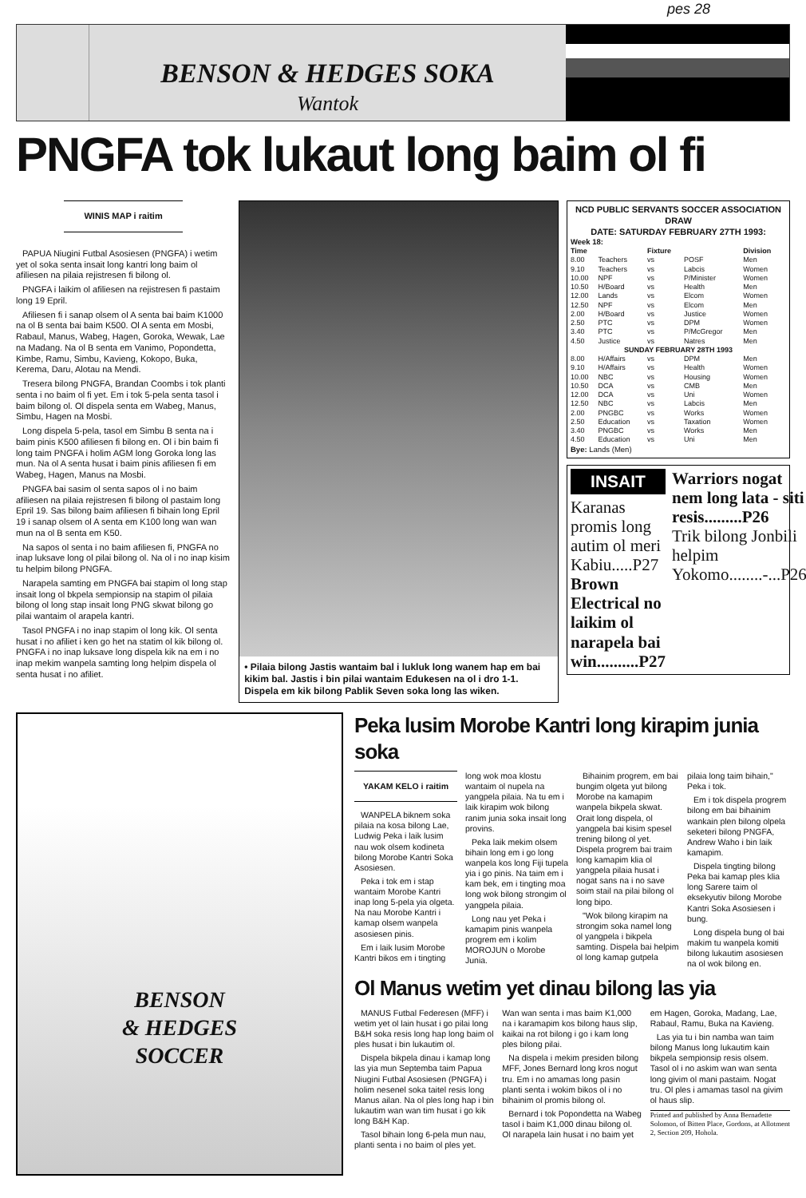pes 28
BENSON & HEDGES SOKA
Wantok
PNGFA tok lukaut long baim ol fi
WINIS MAP i raitim
PAPUA Niugini Futbal Asosiesen (PNGFA) i wetim yet ol soka senta insait long kantri long baim ol afiliesen na pilaia rejistresen fi bilong ol.
PNGFA i laikim ol afiliesen na rejistresen fi pastaim long 19 Epril.
Afiliesen fi i sanap olsem ol A senta bai baim K1000 na ol B senta bai baim K500. Ol A senta em Mosbi, Rabaul, Manus, Wabeg, Hagen, Goroka, Wewak, Lae na Madang. Na ol B senta em Vanimo, Popondetta, Kimbe, Ramu, Simbu, Kavieng, Kokopo, Buka, Kerema, Daru, Alotau na Mendi.
Tresera bilong PNGFA, Brandan Coombs i tok planti senta i no baim ol fi yet. Em i tok 5-pela senta tasol i baim bilong ol. Ol dispela senta em Wabeg, Manus, Simbu, Hagen na Mosbi.
Long dispela 5-pela, tasol em Simbu B senta na i baim pinis K500 afiliesen fi bilong en. Ol i bin baim fi long taim PNGFA i holim AGM long Goroka long las mun. Na ol A senta husat i baim pinis afiliesen fi em Wabeg, Hagen, Manus na Mosbi.
PNGFA bai sasim ol senta sapos ol i no baim afiliesen na pilaia rejistresen fi bilong ol pastaim long Epril 19. Sas bilong baim afiliesen fi bihain long Epril 19 i sanap olsem ol A senta em K100 long wan wan mun na ol B senta em K50.
Na sapos ol senta i no baim afiliesen fi, PNGFA no inap luksave long ol pilai bilong ol. Na ol i no inap kisim tu helpim bilong PNGFA.
Narapela samting em PNGFA bai stapim ol long stap insait long ol bkpela sempionsip na stapim ol pilaia bilong ol long stap insait long PNG skwat bilong go pilai wantaim ol arapela kantri.
Tasol PNGFA i no inap stapim ol long kik. Ol senta husat i no afiliet i ken go het na statim ol kik bilong ol. PNGFA i no inap luksave long dispela kik na em i no inap mekim wanpela samting long helpim dispela ol senta husat i no afiliet.
• Pilaia bilong Jastis wantaim bal i lukluk long wanem hap em bai kikim bal. Jastis i bin pilai wantaim Edukesen na ol i dro 1-1. Dispela em kik bilong Pablik Seven soka long las wiken.
NCD PUBLIC SERVANTS SOCCER ASSOCIATION DRAW
DATE: SATURDAY FEBRUARY 27TH 1993:
Week 18:
| Time | | Fixture | | Division |
| --- | --- | --- | --- | --- |
| 8.00 | Teachers | vs | POSF | Men |
| 9.10 | Teachers | vs | Labcis | Women |
| 10.00 | NPF | vs | P/Minister | Women |
| 10.50 | H/Board | vs | Health | Men |
| 12.00 | Lands | vs | Elcom | Women |
| 12.50 | NPF | vs | Elcom | Men |
| 2.00 | H/Board | vs | Justice | Women |
| 2.50 | PTC | vs | DPM | Women |
| 3.40 | PTC | vs | P/McGregor | Men |
| 4.50 | Justice | vs | Natres | Men |
| SUNDAY FEBRUARY 28TH 1993 | | | | |
| 8.00 | H/Affairs | vs | DPM | Men |
| 9.10 | H/Affairs | vs | Health | Women |
| 10.00 | NBC | vs | Housing | Women |
| 10.50 | DCA | vs | CMB | Men |
| 12.00 | DCA | vs | Uni | Women |
| 12.50 | NBC | vs | Labcis | Men |
| 2.00 | PNGBC | vs | Works | Women |
| 2.50 | Education | vs | Taxation | Women |
| 3.40 | PNGBC | vs | Works | Men |
| 4.50 | Education | vs | Uni | Men |
Bye: Lands (Men)
INSAIT
Karanas promis long autim ol meri Kabiu.....P27
Brown Electrical no laikim ol narapela bai win..........P27
Warriors nogat nem long lata - siti resis.........P26
Trik bilong Jonbili helpim Yokomo........-...P26
BENSON
& HEDGES
SOCCER
Peka lusim Morobe Kantri long kirapim junia soka
YAKAM KELO i raitim
WANPELA biknem soka pilaia na kosa bilong Lae, Ludwig Peka i laik lusim nau wok olsem kodineta bilong Morobe Kantri Soka Asosiesen.
Peka i tok em i stap wantaim Morobe Kantri inap long 5-pela yia olgeta. Na nau Morobe Kantri i kamap olsem wanpela asosiesen pinis.
Em i laik lusim Morobe Kantri bikos em i tingting long wok moa klostu wantaim ol nupela na yangpela pilaia. Na tu em i laik kirapim wok bilong ranim junia soka insait long provins.
Peka laik mekim olsem bihain long em i go long wanpela kos long Fiji tupela yia i go pinis. Na taim em i kam bek, em i tingting moa long wok bilong strongim ol yangpela pilaia.
Long nau yet Peka i kamapim pinis wanpela progrem em i kolim MOROJUN o Morobe Junia.
Bihainim progrem, em bai bungim olgeta yut bilong Morobe na kamapim wanpela bikpela skwat. Orait long dispela, ol yangpela bai kisim spesel trening bilong ol yet. Dispela progrem bai traim long kamapim klia ol yangpela pilaia husat i nogat sans na i no save soim stail na pilai bilong ol long bipo.
"Wok bilong kirapim na strongim soka namel long ol yangpela i bikpela samting. Dispela bai helpim ol long kamap gutpela pilaia long taim bihain," Peka i tok.
Em i tok dispela progrem bilong em bai bihainim wankain plen bilong olpela seketeri bilong PNGFA, Andrew Waho i bin laik kamapim.
Dispela tingting bilong Peka bai kamap ples klia long Sarere taim ol eksekyutiv bilong Morobe Kantri Soka Asosiesen i bung.
Long dispela bung ol bai makim tu wanpela komiti bilong lukautim asosiesen na ol wok bilong en.
Ol Manus wetim yet dinau bilong las yia
MANUS Futbal Federesen (MFF) i wetim yet ol lain husat i go pilai long B&H soka resis long hap long baim ol ples husat i bin lukautim ol.
Dispela bikpela dinau i kamap long las yia mun Septemba taim Papua Niugini Futbal Asosiesen (PNGFA) i holim nesenel soka taitel resis long Manus ailan. Na ol ples long hap i bin lukautim wan wan tim husat i go kik long B&H Kap.
Tasol bihain long 6-pela mun nau, planti senta i no baim ol ples yet. Wan wan senta i mas baim K1,000 na i karamapim kos bilong haus slip, kaikai na rot bilong i go i kam long ples bilong pilai.
Na dispela i mekim presiden bilong MFF, Jones Bernard long kros nogut tru. Em i no amamas long pasin planti senta i wokim bikos ol i no bihainim ol promis bilong ol.
Bernard i tok Popondetta na Wabeg tasol i baim K1,000 dinau bilong ol. Ol narapela lain husat i no baim yet em Hagen, Goroka, Madang, Lae, Rabaul, Ramu, Buka na Kavieng.
Las yia tu i bin namba wan taim bilong Manus long lukautim kain bikpela sempionsip resis olsem. Tasol ol i no askim wan wan senta long givim ol mani pastaim. Nogat tru. Ol ples i amamas tasol na givim ol haus slip.
Printed and published by Anna Bernadette Solomon, of Bitten Place, Gordons, at Allotment 2, Section 209, Hohola.